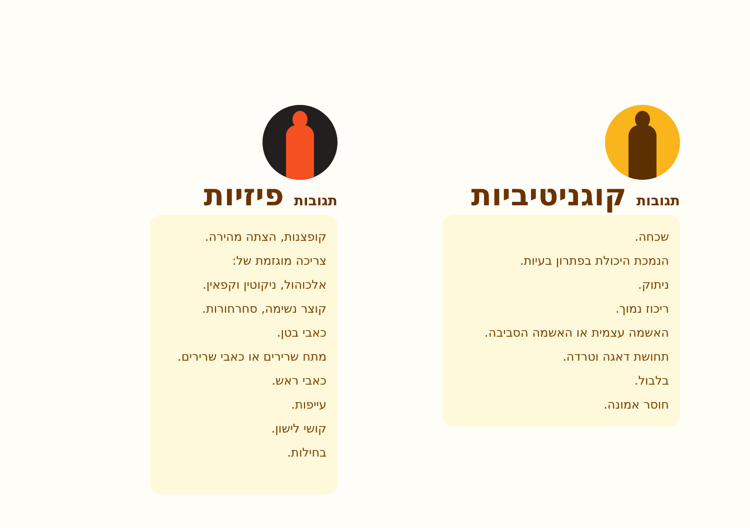תגובות קוגניטיביות
שכחה.
הנמכת היכולת בפתרון בעיות.
ניתוק.
ריכוז נמוך.
האשמה עצמית או האשמה הסביבה.
תחושת דאגה וטרדה.
בלבול.
חוסר אמונה.
תגובות פיזיות
קופצנות, הצתה מהירה.
צריכה מוגזמת של:
אלכוהול, ניקוטין וקפאין.
קוצר נשימה, סחרחורות.
כאבי בטן.
מתח שרירים או כאבי שרירים.
כאבי ראש.
עייפות.
קושי לישון.
בחילות.